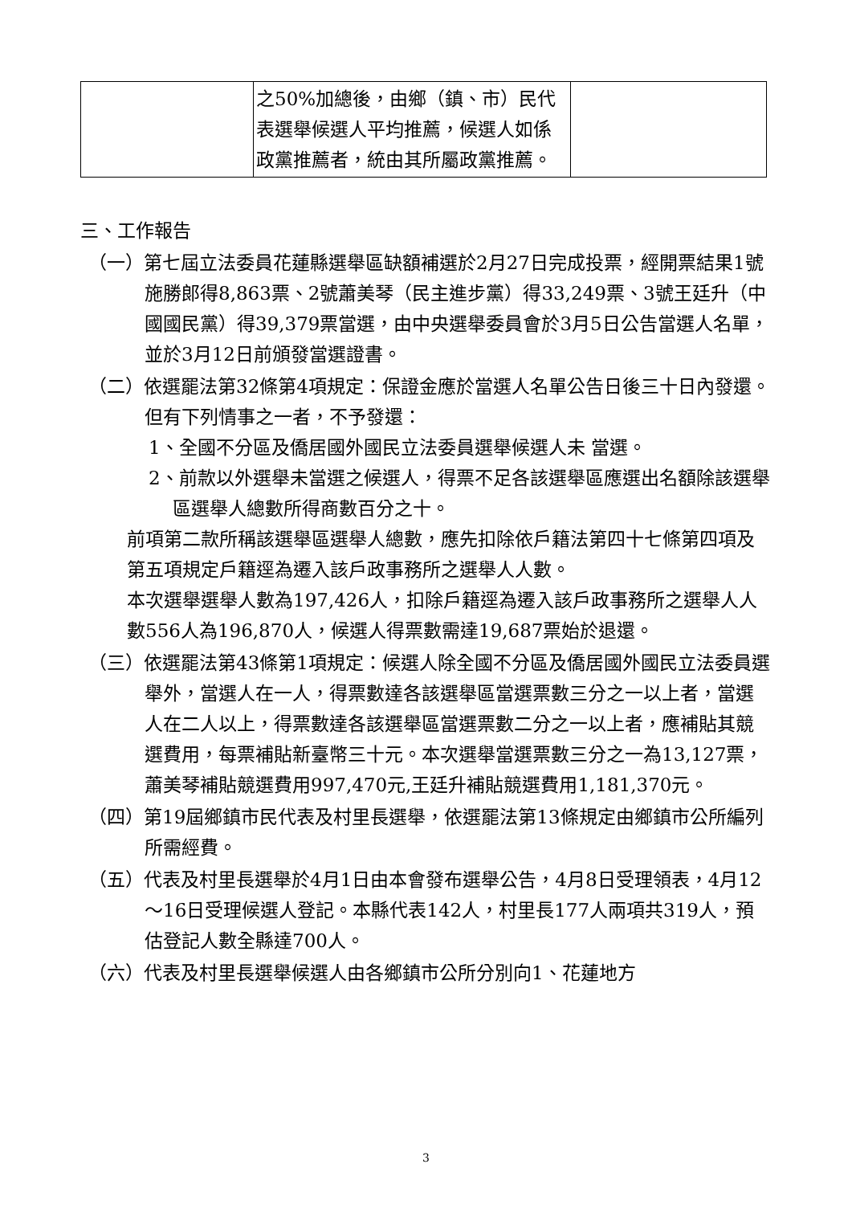| | 之50%加總後，由鄉（鎮、市）民代表選舉候選人平均推薦，候選人如係政黨推薦者，統由其所屬政黨推薦。 | |
三、工作報告
（一）第七屆立法委員花蓮縣選舉區缺額補選於2月27日完成投票，經開票結果1號施勝郎得8,863票、2號蕭美琴（民主進步黨）得33,249票、3號王廷升（中國國民黨）得39,379票當選，由中央選舉委員會於3月5日公告當選人名單，並於3月12日前頒發當選證書。
（二）依選罷法第32條第4項規定：保證金應於當選人名單公告日後三十日內發還。但有下列情事之一者，不予發還：
1、全國不分區及僑居國外國民立法委員選舉候選人未 當選。
2、前款以外選舉未當選之候選人，得票不足各該選舉區應選出名額除該選舉區選舉人總數所得商數百分之十。
前項第二款所稱該選舉區選舉人總數，應先扣除依戶籍法第四十七條第四項及第五項規定戶籍逕為遷入該戶政事務所之選舉人人數。
本次選舉選舉人數為197,426人，扣除戶籍逕為遷入該戶政事務所之選舉人人數556人為196,870人，候選人得票數需達19,687票始於退還。
（三）依選罷法第43條第1項規定：候選人除全國不分區及僑居國外國民立法委員選舉外，當選人在一人，得票數達各該選舉區當選票數三分之一以上者，當選人在二人以上，得票數達各該選舉區當選票數二分之一以上者，應補貼其競選費用，每票補貼新臺幣三十元。本次選舉當選票數三分之一為13,127票，蕭美琴補貼競選費用997,470元,王廷升補貼競選費用1,181,370元。
（四）第19屆鄉鎮市民代表及村里長選舉，依選罷法第13條規定由鄉鎮市公所編列所需經費。
（五）代表及村里長選舉於4月1日由本會發布選舉公告，4月8日受理領表，4月12～16日受理候選人登記。本縣代表142人，村里長177人兩項共319人，預估登記人數全縣達700人。
（六）代表及村里長選舉候選人由各鄉鎮市公所分別向1、花蓮地方
3